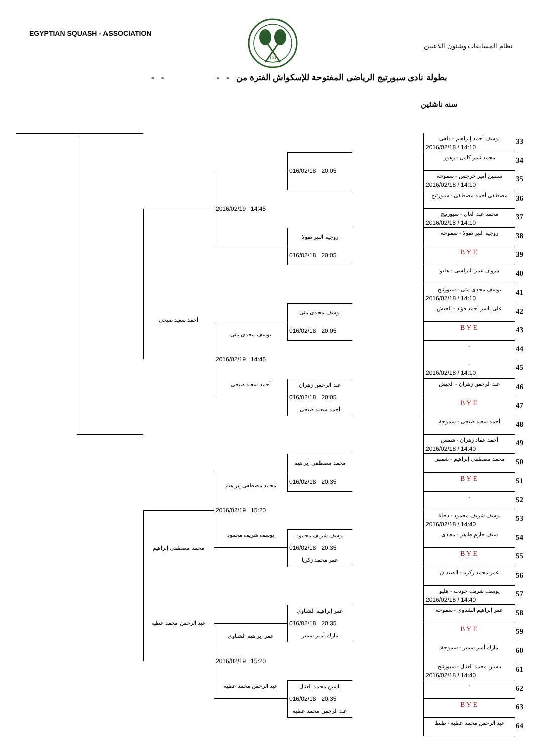EGYPTIAN SQUASH - ASSOCIATION
1931
نظام المسابقات وشئون اللاعبين
بطولة نادى سبورتيج الرياضى المفتوحة للإسكواش الفترة من - - - -
سنه ناشئين
أحمد سعيد صبحى
محمد مصطفى إبراهيم
عبد الرحمن محمد عطيه
2016/02/19 14:45
يوسف مجدى متى
2016/02/19 14:45
أحمد سعيد صبحى
محمد مصطفى إبراهيم
2016/02/19 15:20
يوسف شريف محمود
عمر إبراهيم الشناوى
2016/02/19 15:20
عبد الرحمن محمد عطيه
016/02/18 20:05
روجيه البير نقولا
016/02/18 20:05
يوسف مجدى متى
016/02/18 20:05
عبد الرحمن زهران
016/02/18 20:05
أحمد سعيد صبحى
محمد مصطفى إبراهيم
016/02/18 20:35
يوسف شريف محمود
016/02/18 20:35
عمر محمد زكريا
عمر إبراهيم الشناوى
016/02/18 20:35
مارك أمير سمير
ياسين محمد العتال
016/02/18 20:35
عبد الرحمن محمد عطيه
يوسف أحمد إبراهيم - دلفى
2016/02/18 / 14:10
33
محمد تامر كامل - زهور
34
ستفين أمير جرجس - سموحة
2016/02/18 / 14:10
35
مصطفى أحمد مصطفى - سبورتيج
36
محمد عبد العال - سبورتيج
2016/02/18 / 14:10
37
روجيه البير نقولا - سموحة
38
BYE
39
مروان عمر البرلسى - هليو
40
يوسف مجدى متى - سبورتيج
2016/02/18 / 14:10
41
على ياسر أحمد فؤاد - الجيش
42
BYE
43
-
44
-
2016/02/18 / 14:10
45
عبد الرحمن زهران - الجيش
46
BYE
47
أحمد سعيد صبحى - سموحة
48
أحمد عماد زهران - شمس
2016/02/18 / 14:40
49
محمد مصطفى إبراهيم - شمس
50
BYE
51
-
52
يوسف شريف محمود - دجلة
2016/02/18 / 14:40
53
سيف حازم طاهر - معادى
54
BYE
55
عمر محمد زكريا - الصيد.ق
56
يوسف شريف جودت - هليو
2016/02/18 / 14:40
57
عمر إبراهيم الشناوى - سموحة
58
BYE
59
مارك أمير سمير - سموحة
60
ياسين محمد العتال - سبورتيج
2016/02/18 / 14:40
61
-
62
BYE
63
عبد الرحمن محمد عطيه - طنطا
64